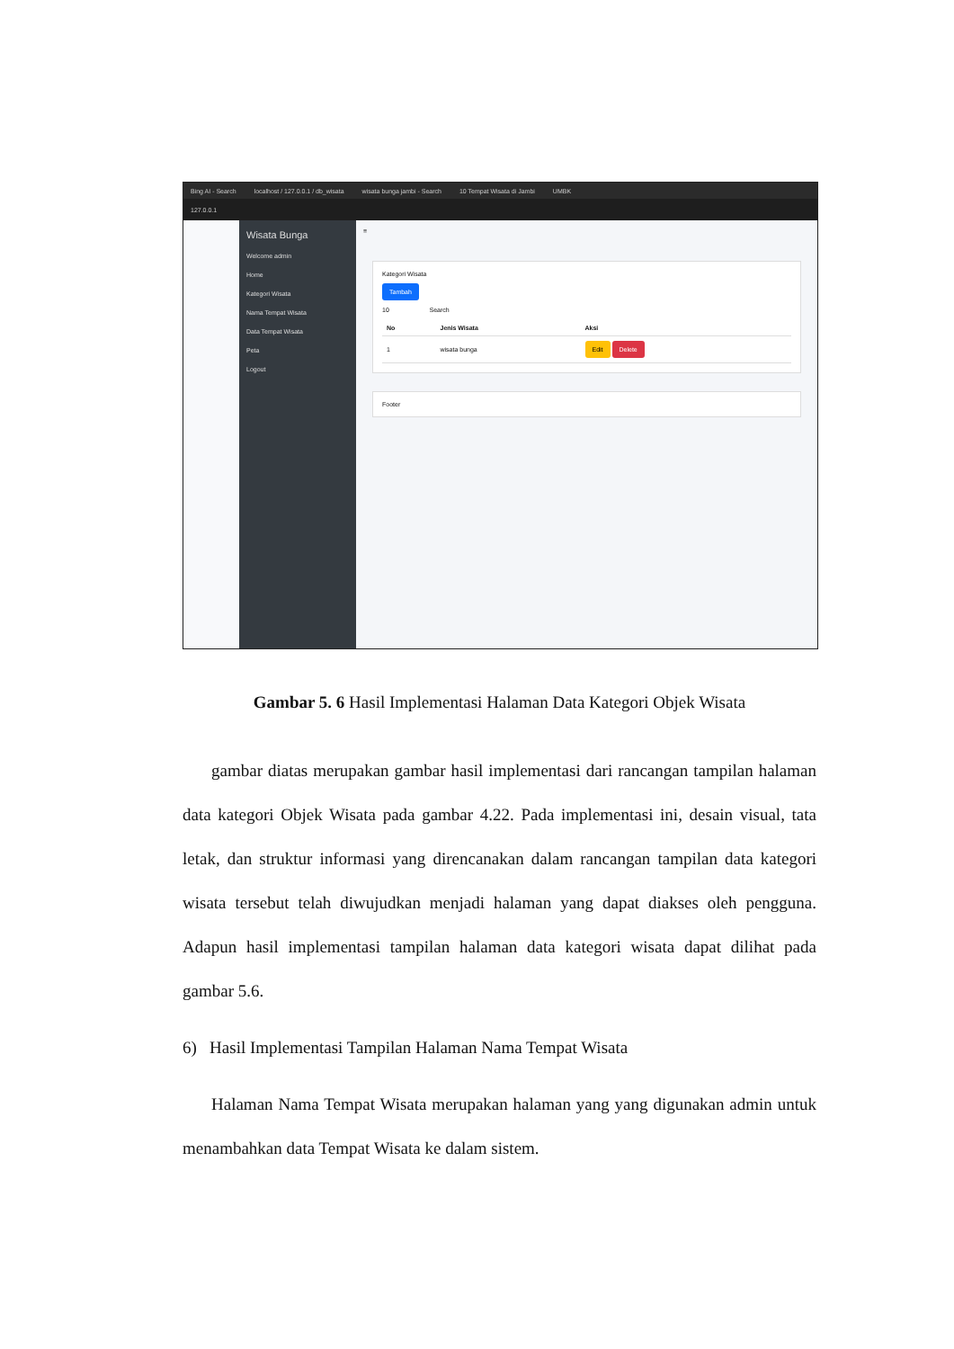Bing AI - Search localhost / 127.0.0.1 / db_wisata wisata bunga jambi - Search 10 Tempat Wisata di Jambi UMBK
127.0.0.1
Wisata Bunga
Welcome admin
Home
Kategori Wisata
Nama Tempat Wisata
Data Tempat Wisata
Peta
Logout
≡
Kategori Wisata
Tambah
10 Search
| No | Jenis Wisata | Aksi |
| --- | --- | --- |
| 1 | wisata bunga | Edit Delete |
Footer
Gambar 5. 6 Hasil Implementasi Halaman Data Kategori Objek Wisata
gambar diatas merupakan gambar hasil implementasi dari rancangan tampilan halaman data kategori Objek Wisata pada gambar 4.22. Pada implementasi ini, desain visual, tata letak, dan struktur informasi yang direncanakan dalam rancangan tampilan data kategori wisata tersebut telah diwujudkan menjadi halaman yang dapat diakses oleh pengguna. Adapun hasil implementasi tampilan halaman data kategori wisata dapat dilihat pada gambar 5.6.
6) Hasil Implementasi Tampilan Halaman Nama Tempat Wisata
Halaman Nama Tempat Wisata merupakan halaman yang yang digunakan admin untuk menambahkan data Tempat Wisata ke dalam sistem.